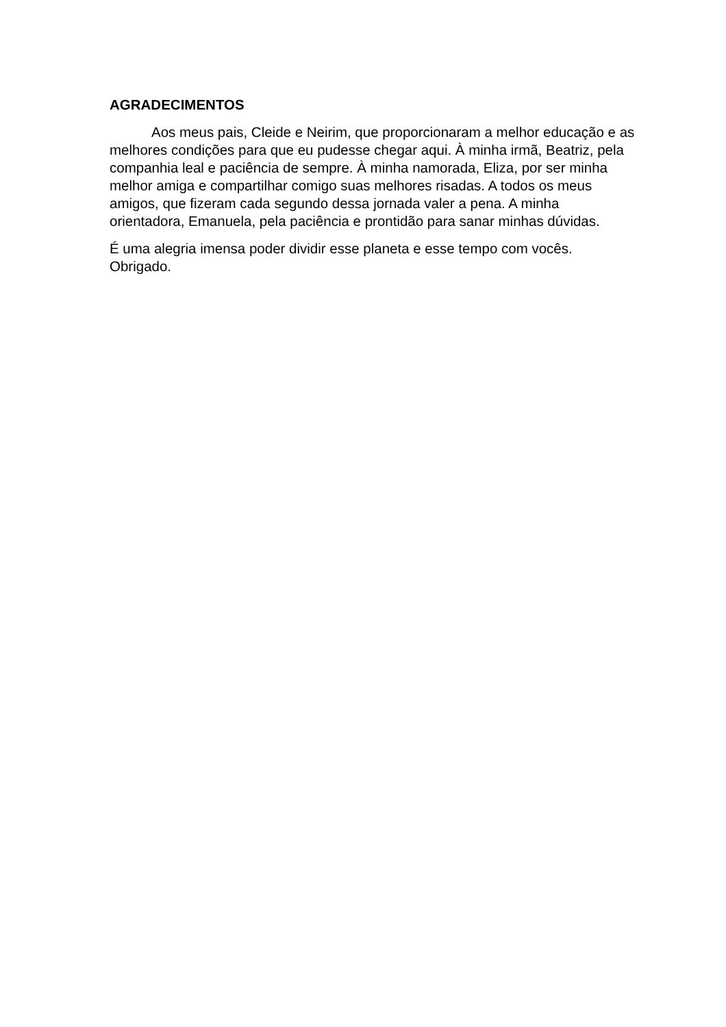AGRADECIMENTOS
Aos meus pais, Cleide e Neirim, que proporcionaram a melhor educação e as melhores condições para que eu pudesse chegar aqui. À minha irmã, Beatriz, pela companhia leal e paciência de sempre. À minha namorada, Eliza, por ser minha melhor amiga e compartilhar comigo suas melhores risadas. A todos os meus amigos, que fizeram cada segundo dessa jornada valer a pena. A minha orientadora, Emanuela, pela paciência e prontidão para sanar minhas dúvidas.
É uma alegria imensa poder dividir esse planeta e esse tempo com vocês.
Obrigado.